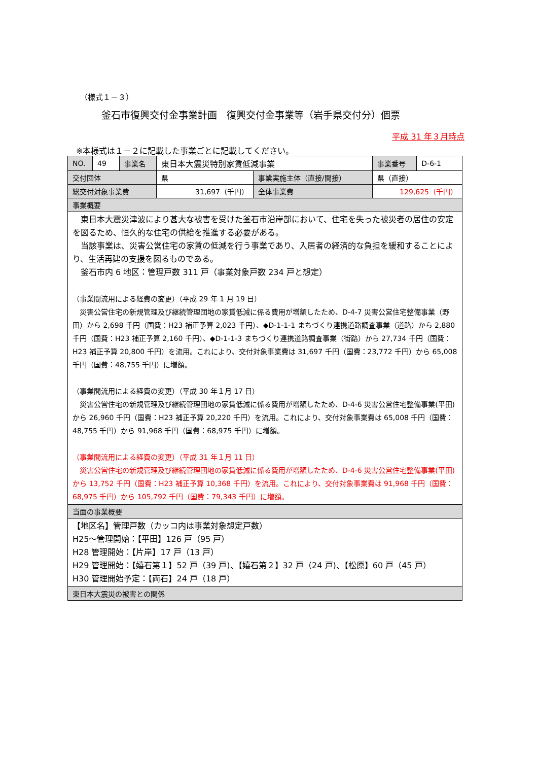（様式１－３）
釜石市復興交付金事業計画　復興交付金事業等（岩手県交付分）個票
平成 31 年３月時点
※本様式は１－２に記載した事業ごとに記載してください。
| NO. | 49 | 事業名 | 東日本大震災特別家賃低減事業 | | 事業番号 | D-6-1 |
| 交付団体 | | | 県 | 事業実施主体（直接/間接） | 県（直接） | |
| 総交付対象事業費 | | | 31,697（千円） | 全体事業費 | 129,625（千円） | |
| 事業概要 | | | | | | |
| 東日本大震災津波により甚大な被害を受けた釜石市沿岸部において、住宅を失った被災者の居住の安定を図るため、恒久的な住宅の供給を推進する必要がある。 当該事業は、災害公営住宅の家賃の低減を行う事業であり、入居者の経済的な負担を緩和することにより、生活再建の支援を図るものである。 釜石市内 6 地区：管理戸数 311 戸（事業対象戸数 234 戸と想定） （事業間流用による経費の変更）（平成 29 年 1 月 19 日） 災害公営住宅の新規管理及び継続管理団地の家賃低減に係る費用が増額したため、D-4-7 災害公営住宅整備事業（野田）から 2,698 千円（国費：H23 補正予算 2,023 千円）、◆D-1-1-1 まちづくり連携道路調査事業（道路）から 2,880 千円（国費：H23 補正予算 2,160 千円）、◆D-1-1-3 まちづくり連携道路調査事業（街路）から 27,734 千円（国費：H23 補正予算 20,800 千円）を流用。これにより、交付対象事業費は 31,697 千円（国費：23,772 千円）から 65,008 千円（国費：48,755 千円）に増額。 （事業間流用による経費の変更）（平成 30 年１月 17 日） 災害公営住宅の新規管理及び継続管理団地の家賃低減に係る費用が増額したため、D-4-6 災害公営住宅整備事業(平田)から 26,960 千円（国費：H23 補正予算 20,220 千円）を流用。これにより、交付対象事業費は 65,008 千円（国費：48,755 千円）から 91,968 千円（国費：68,975 千円）に増額。 （事業間流用による経費の変更）（平成 31 年１月 11 日） 災害公営住宅の新規管理及び継続管理団地の家賃低減に係る費用が増額したため、D-4-6 災害公営住宅整備事業(平田)から 13,752 千円（国費：H23 補正予算 10,368 千円）を流用。これにより、交付対象事業費は 91,968 千円（国費：68,975 千円）から 105,792 千円（国費：79,343 千円）に増額。 | | | | | | |
| 当面の事業概要 | | | | | | |
| 【地区名】管理戸数（カッコ内は事業対象想定戸数） H25～管理開始：【平田】126 戸（95 戸） H28 管理開始：【片岸】17 戸（13 戸） H29 管理開始：【嬉石第１】52 戸（39 戸)、【嬉石第２】32 戸（24 戸)、【松原】60 戸（45 戸） H30 管理開始予定：【両石】24 戸（18 戸） | | | | | | |
| 東日本大震災の被害との関係 | | | | | | |